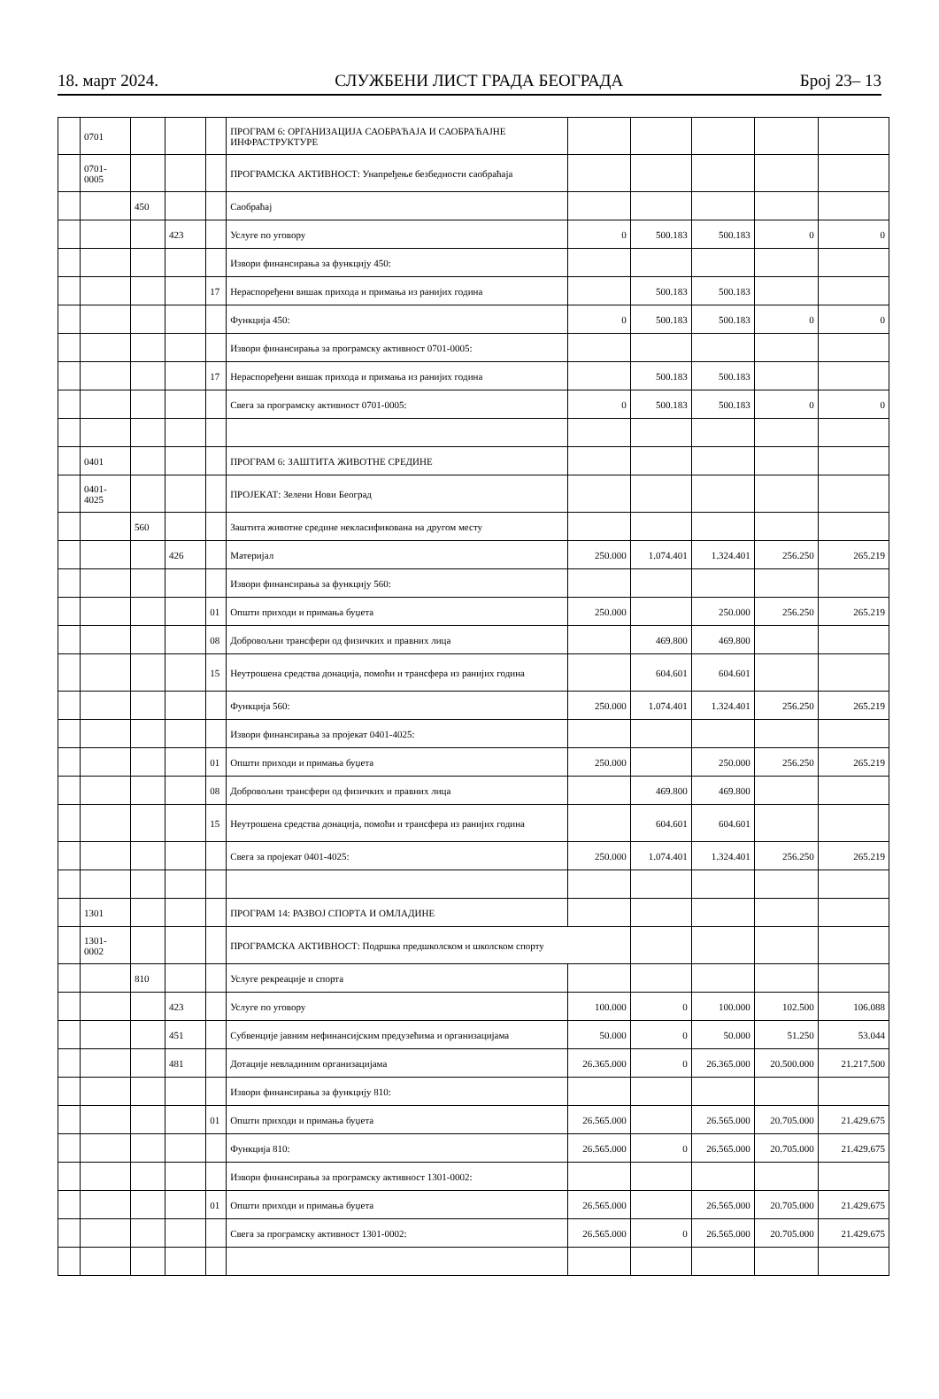18. март 2024. СЛУЖБЕНИ ЛИСТ ГРАДА БЕОГРАДА Број 23– 13
| | 0701 | | | | ПРОГРАМ 6: ОРГАНИЗАЦИЈА САОБРАЋАЈА И САОБРАЋАЈНЕ ИНФРАСТРУКТУРЕ | | | | | |
| | 0701- 0005 | | | | ПРОГРАМСКА АКТИВНОСТ: Унапређење безбедности саобраћаја | | | | | |
| | | 450 | | | Саобраћај | | | | | |
| | | | 423 | | Услуге по уговору | 0 | 500.183 | 500.183 | 0 | 0 |
| | | | | | Извори финансирања за функцију 450: | | | | | |
| | | | | 17 | Нераспоређени вишак прихода и примања из ранијих година | | 500.183 | 500.183 | | |
| | | | | | Функција 450: | 0 | 500.183 | 500.183 | 0 | 0 |
| | | | | | Извори финансирања за програмску активност 0701-0005: | | | | | |
| | | | | 17 | Нераспоређени вишак прихода и примања из ранијих година | | 500.183 | 500.183 | | |
| | | | | | Свега за програмску активност 0701-0005: | 0 | 500.183 | 500.183 | 0 | 0 |
| | 0401 | | | | ПРОГРАМ 6: ЗАШТИТА ЖИВОТНЕ СРЕДИНЕ | | | | | |
| | 0401- 4025 | | | | ПРОЈЕКАТ: Зелени Нови Београд | | | | | |
| | | 560 | | | Заштита животне средине некласификована на другом месту | | | | | |
| | | | 426 | | Материјал | 250.000 | 1.074.401 | 1.324.401 | 256.250 | 265.219 |
| | | | | | Извори финансирања за функцију 560: | | | | | |
| | | | | 01 | Општи приходи и примања буџета | 250.000 | | 250.000 | 256.250 | 265.219 |
| | | | | 08 | Добровољни трансфери од физичких и правних лица | | 469.800 | 469.800 | | |
| | | | | 15 | Неутрошена средства донација, помоћи и трансфера из ранијих година | | 604.601 | 604.601 | | |
| | | | | | Функција 560: | 250.000 | 1.074.401 | 1.324.401 | 256.250 | 265.219 |
| | | | | | Извори финансирања за пројекат 0401-4025: | | | | | |
| | | | | 01 | Општи приходи и примања буџета | 250.000 | | 250.000 | 256.250 | 265.219 |
| | | | | 08 | Добровољни трансфери од физичких и правних лица | | 469.800 | 469.800 | | |
| | | | | 15 | Неутрошена средства донација, помоћи и трансфера из ранијих година | | 604.601 | 604.601 | | |
| | | | | | Свега за пројекат 0401-4025: | 250.000 | 1.074.401 | 1.324.401 | 256.250 | 265.219 |
| | 1301 | | | | ПРОГРАМ 14: РАЗВОЈ СПОРТА И ОМЛАДИНЕ | | | | | |
| | 1301- 0002 | | | | ПРОГРАМСКА АКТИВНОСТ: Подршка предшколском и школском спорту | | | | | |
| | | 810 | | | Услуге рекреације и спорта | | | | | |
| | | | 423 | | Услуге по уговору | 100.000 | 0 | 100.000 | 102.500 | 106.088 |
| | | | 451 | | Субвенције јавним нефинансијским предузећима и организацијама | 50.000 | 0 | 50.000 | 51.250 | 53.044 |
| | | | 481 | | Дотације невладиним организацијама | 26.365.000 | 0 | 26.365.000 | 20.500.000 | 21.217.500 |
| | | | | | Извори финансирања за функцију 810: | | | | | |
| | | | | 01 | Општи приходи и примања буџета | 26.565.000 | | 26.565.000 | 20.705.000 | 21.429.675 |
| | | | | | Функција 810: | 26.565.000 | 0 | 26.565.000 | 20.705.000 | 21.429.675 |
| | | | | | Извори финансирања за програмску активност 1301-0002: | | | | | |
| | | | | 01 | Општи приходи и примања буџета | 26.565.000 | | 26.565.000 | 20.705.000 | 21.429.675 |
| | | | | | Свега за програмску активност 1301-0002: | 26.565.000 | 0 | 26.565.000 | 20.705.000 | 21.429.675 |